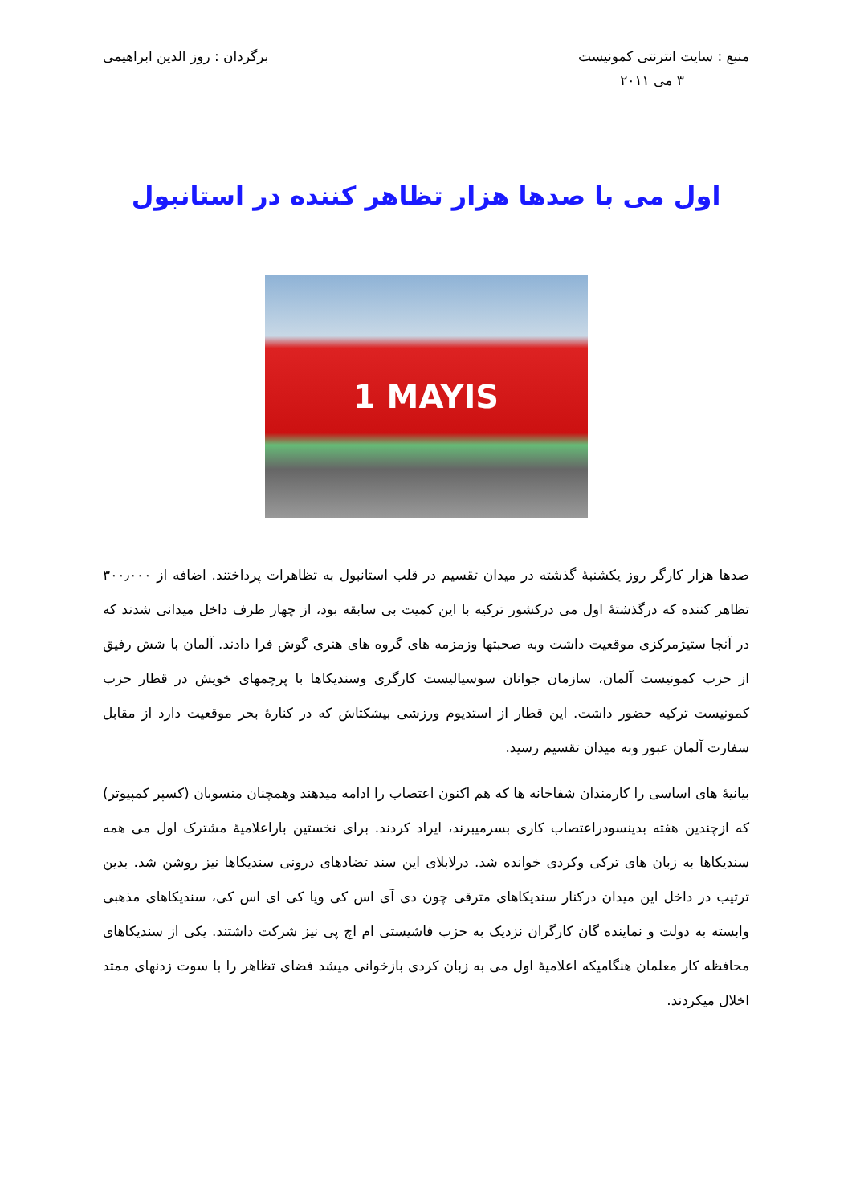منبع : سایت انترنتی کمونیست
۳ می ۲۰۱۱
برگردان : روز الدین ابراهیمی
اول می با صدها هزار تظاهر کننده در استانبول
1 MAYIS
صدها هزار کارگر روز یکشنبهٔ گذشته در میدان تقسیم در قلب استانبول به تظاهرات پرداختند. اضافه از ۳۰۰٫۰۰۰ تظاهر کننده که درگذشتهٔ اول می درکشور ترکیه با این کمیت بی سابقه بود، از چهار طرف داخل میدانی شدند که در آنجا ستیژمرکزی موقعیت داشت وبه صحبتها وزمزمه های گروه های هنری گوش فرا دادند. آلمان با شش رفیق از حزب کمونیست آلمان، سازمان جوانان سوسیالیست کارگری وسندیکاها با پرچمهای خویش در قطار حزب کمونیست ترکیه حضور داشت. این قطار از استدیوم ورزشی بیشکتاش که در کنارهٔ بحر موقعیت دارد از مقابل سفارت آلمان عبور وبه میدان تقسیم رسید.
بیانیهٔ های اساسی را کارمندان شفاخانه ها که هم اکنون اعتصاب را ادامه میدهند وهمچنان منسوبان (کسپر کمپیوتر) که ازچندین هفته بدینسودراعتصاب کاری بسرمیبرند، ایراد کردند. برای نخستین باراعلامیهٔ مشترک اول می همه سندیکاها به زبان های ترکی وکردی خوانده شد. درلابلای این سند تضادهای درونی سندیکاها نیز روشن شد. بدین ترتیب در داخل این میدان درکنار سندیکاهای مترقی چون دی آی اس کی ویا کی ای اس کی، سندیکاهای مذهبی وابسته به دولت و نماینده گان کارگران نزدیک به حزب فاشیستی ام اچ پی نیز شرکت داشتند. یکی از سندیکاهای محافظه کار معلمان هنگامیکه اعلامیهٔ اول می به زبان کردی بازخوانی میشد فضای تظاهر را با سوت زدنهای ممتد اخلال میکردند.